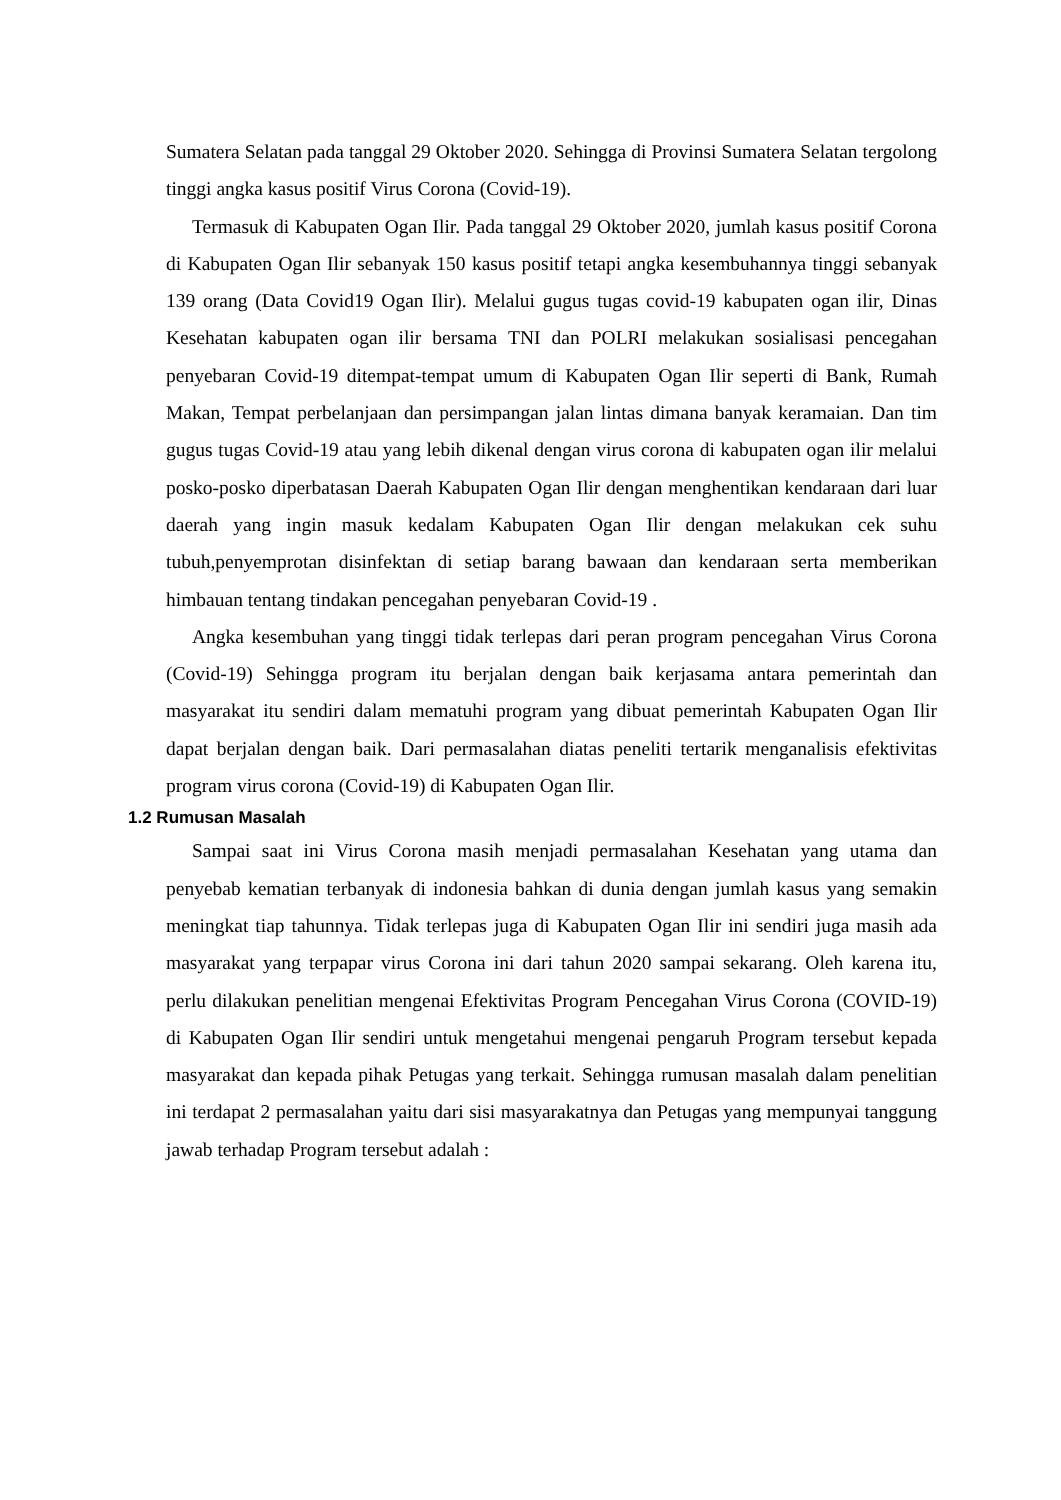Sumatera Selatan pada tanggal 29 Oktober 2020. Sehingga di Provinsi Sumatera Selatan tergolong tinggi angka kasus positif Virus Corona (Covid-19).
Termasuk di Kabupaten Ogan Ilir. Pada tanggal 29 Oktober 2020, jumlah kasus positif Corona di Kabupaten Ogan Ilir sebanyak 150 kasus positif tetapi angka kesembuhannya tinggi sebanyak 139 orang (Data Covid19 Ogan Ilir). Melalui gugus tugas covid-19 kabupaten ogan ilir, Dinas Kesehatan kabupaten ogan ilir bersama TNI dan POLRI melakukan sosialisasi pencegahan penyebaran Covid-19 ditempat-tempat umum di Kabupaten Ogan Ilir seperti di Bank, Rumah Makan, Tempat perbelanjaan dan persimpangan jalan lintas dimana banyak keramaian. Dan tim gugus tugas Covid-19 atau yang lebih dikenal dengan virus corona di kabupaten ogan ilir melalui posko-posko diperbatasan Daerah Kabupaten Ogan Ilir dengan menghentikan kendaraan dari luar daerah yang ingin masuk kedalam Kabupaten Ogan Ilir dengan melakukan cek suhu tubuh,penyemprotan disinfektan di setiap barang bawaan dan kendaraan serta memberikan himbauan tentang tindakan pencegahan penyebaran Covid-19 .
Angka kesembuhan yang tinggi tidak terlepas dari peran program pencegahan Virus Corona (Covid-19) Sehingga program itu berjalan dengan baik kerjasama antara pemerintah dan masyarakat itu sendiri dalam mematuhi program yang dibuat pemerintah Kabupaten Ogan Ilir dapat berjalan dengan baik. Dari permasalahan diatas peneliti tertarik menganalisis efektivitas program virus corona (Covid-19) di Kabupaten Ogan Ilir.
1.2 Rumusan Masalah
Sampai saat ini Virus Corona masih menjadi permasalahan Kesehatan yang utama dan penyebab kematian terbanyak di indonesia bahkan di dunia dengan jumlah kasus yang semakin meningkat tiap tahunnya. Tidak terlepas juga di Kabupaten Ogan Ilir ini sendiri juga masih ada masyarakat yang terpapar virus Corona ini dari tahun 2020 sampai sekarang. Oleh karena itu, perlu dilakukan penelitian mengenai Efektivitas Program Pencegahan Virus Corona (COVID-19) di Kabupaten Ogan Ilir sendiri untuk mengetahui mengenai pengaruh Program tersebut kepada masyarakat dan kepada pihak Petugas yang terkait. Sehingga rumusan masalah dalam penelitian ini terdapat 2 permasalahan yaitu dari sisi masyarakatnya dan Petugas yang mempunyai tanggung jawab terhadap Program tersebut adalah :